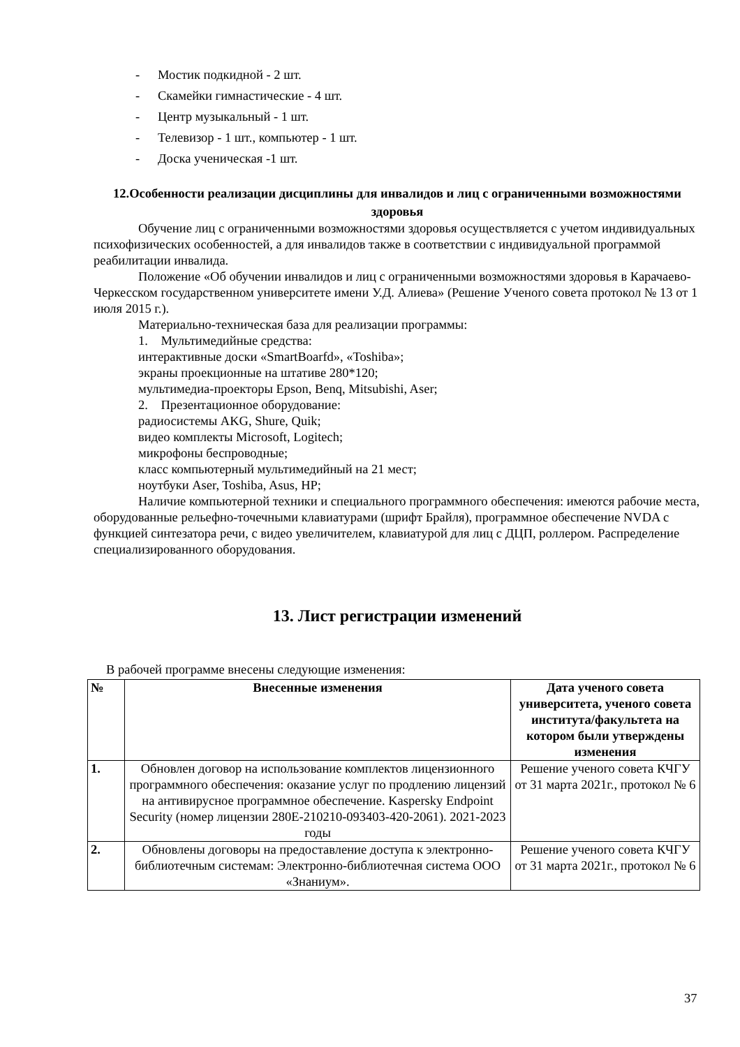- Мостик подкидной - 2 шт.
- Скамейки гимнастические - 4 шт.
- Центр музыкальный - 1 шт.
- Телевизор - 1 шт., компьютер - 1 шт.
- Доска ученическая -1 шт.
12.Особенности реализации дисциплины для инвалидов и лиц с ограниченными возможностями здоровья
Обучение лиц с ограниченными возможностями здоровья осуществляется с учетом индивидуальных психофизических особенностей, а для инвалидов также в соответствии с индивидуальной программой реабилитации инвалида.
Положение «Об обучении инвалидов и лиц с ограниченными возможностями здоровья в Карачаево-Черкесском государственном университете имени У.Д. Алиева» (Решение Ученого совета протокол № 13 от 1 июля 2015 г.).
Материально-техническая база для реализации программы:
1. Мультимедийные средства:
интерактивные доски «SmartBoarfd», «Toshiba»;
экраны проекционные на штативе 280*120;
мультимедиа-проекторы Epson, Benq, Mitsubishi, Aser;
2. Презентационное оборудование:
радиосистемы AKG, Shure, Quik;
видео комплекты Microsoft, Logitech;
микрофоны беспроводные;
класс компьютерный мультимедийный на 21 мест;
ноутбуки Aser, Toshiba, Asus, HP;
Наличие компьютерной техники и специального программного обеспечения: имеются рабочие места, оборудованные рельефно-точечными клавиатурами (шрифт Брайля), программное обеспечение NVDA с функцией синтезатора речи, с видео увеличителем, клавиатурой для лиц с ДЦП, роллером. Распределение специализированного оборудования.
13. Лист регистрации изменений
В рабочей программе внесены следующие изменения:
| № | Внесенные изменения | Дата ученого совета университета, ученого совета института/факультета на котором были утверждены изменения |
| --- | --- | --- |
| 1. | Обновлен договор на использование комплектов лицензионного программного обеспечения: оказание услуг по продлению лицензий на антивирусное программное обеспечение. Kaspersky Endpoint Security (номер лицензии 280E-210210-093403-420-2061). 2021-2023 годы | Решение ученого совета КЧГУ от 31 марта 2021г., протокол № 6 |
| 2. | Обновлены договоры на предоставление доступа к электронно-библиотечным системам: Электронно-библиотечная система ООО «Знаниум». | Решение ученого совета КЧГУ от 31 марта 2021г., протокол № 6 |
37